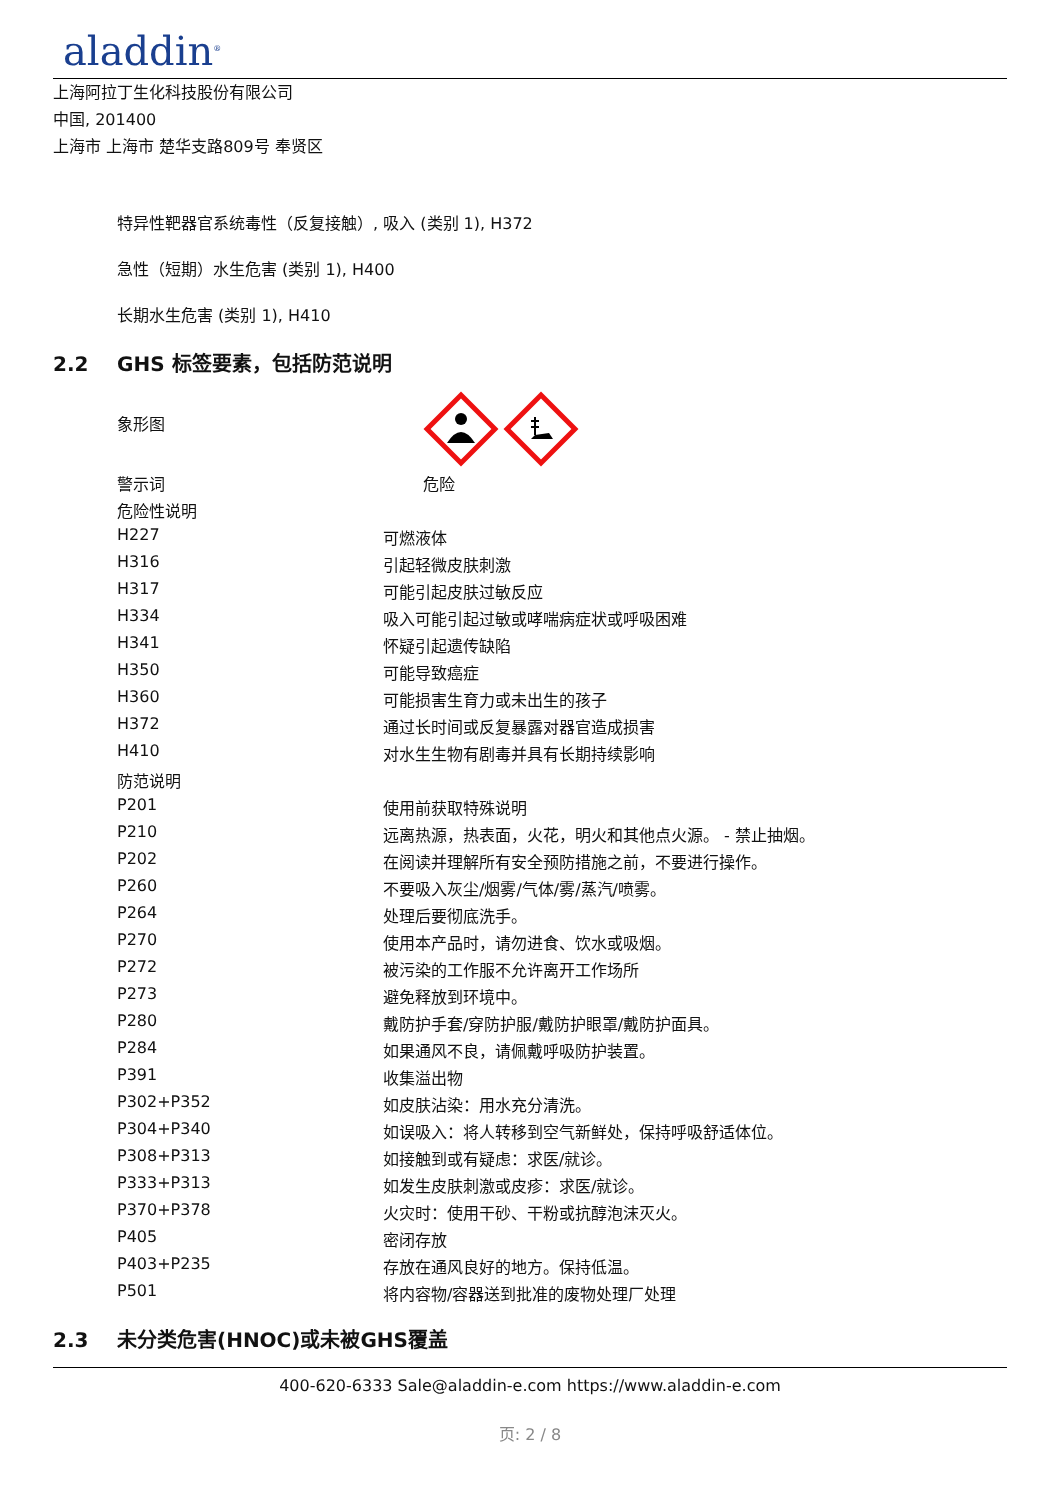aladdin<sup>®</sup>
上海阿拉丁生化科技股份有限公司
中国, 201400
上海市 上海市 楚华支路809号 奉贤区
特异性靶器官系统毒性（反复接触）, 吸入 (类别 1), H372
急性（短期）水生危害 (类别 1), H400
长期水生危害 (类别 1), H410
2.2 GHS 标签要素，包括防范说明
| 象形图 | |
| 警示词 | 危险 |
| 危险性说明 | |
| H227 | 可燃液体 |
| H316 | 引起轻微皮肤刺激 |
| H317 | 可能引起皮肤过敏反应 |
| H334 | 吸入可能引起过敏或哮喘病症状或呼吸困难 |
| H341 | 怀疑引起遗传缺陷 |
| H350 | 可能导致癌症 |
| H360 | 可能损害生育力或未出生的孩子 |
| H372 | 通过长时间或反复暴露对器官造成损害 |
| H410 | 对水生生物有剧毒并具有长期持续影响 |
| 防范说明 | |
| P201 | 使用前获取特殊说明 |
| P210 | 远离热源，热表面，火花，明火和其他点火源。 - 禁止抽烟。 |
| P202 | 在阅读并理解所有安全预防措施之前，不要进行操作。 |
| P260 | 不要吸入灰尘/烟雾/气体/雾/蒸汽/喷雾。 |
| P264 | 处理后要彻底洗手。 |
| P270 | 使用本产品时，请勿进食、饮水或吸烟。 |
| P272 | 被污染的工作服不允许离开工作场所 |
| P273 | 避免释放到环境中。 |
| P280 | 戴防护手套/穿防护服/戴防护眼罩/戴防护面具。 |
| P284 | 如果通风不良，请佩戴呼吸防护装置。 |
| P391 | 收集溢出物 |
| P302+P352 | 如皮肤沾染：用水充分清洗。 |
| P304+P340 | 如误吸入：将人转移到空气新鲜处，保持呼吸舒适体位。 |
| P308+P313 | 如接触到或有疑虑：求医/就诊。 |
| P333+P313 | 如发生皮肤刺激或皮疹：求医/就诊。 |
| P370+P378 | 火灾时：使用干砂、干粉或抗醇泡沫灭火。 |
| P405 | 密闭存放 |
| P403+P235 | 存放在通风良好的地方。保持低温。 |
| P501 | 将内容物/容器送到批准的废物处理厂处理 |
2.3 未分类危害(HNOC)或未被GHS覆盖
400-620-6333 Sale@aladdin-e.com https://www.aladdin-e.com
页: 2 / 8